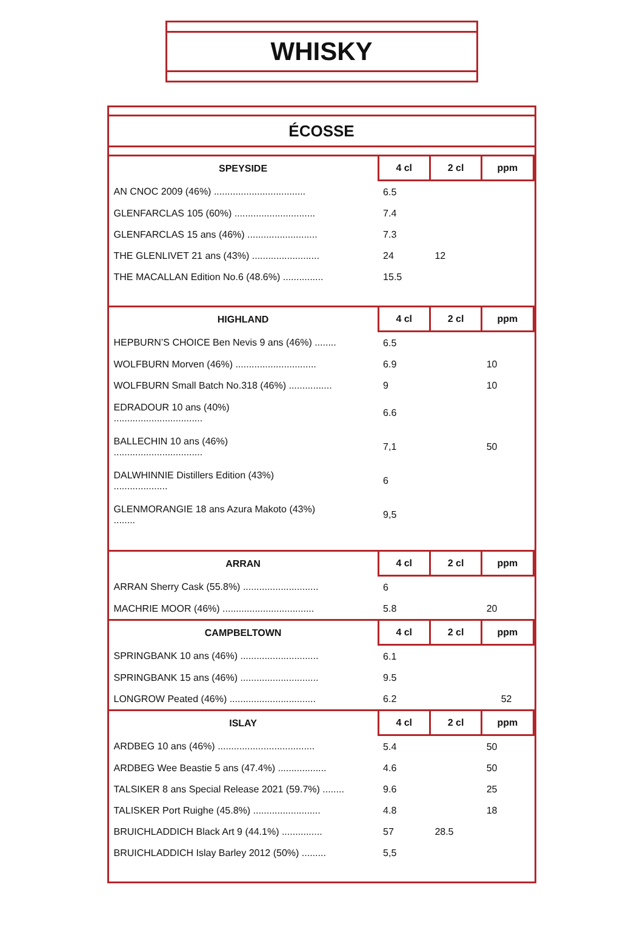WHISKY
ÉCOSSE
| SPEYSIDE | 4 cl | 2 cl | ppm |
| --- | --- | --- | --- |
| AN CNOC 2009 (46%) .................................. | 6.5 | | |
| GLENFARCLAS 105 (60%) .............................. | 7.4 | | |
| GLENFARCLAS 15 ans (46%) .......................... | 7.3 | | |
| THE GLENLIVET 21 ans (43%) ......................... | 24 | 12 | |
| THE MACALLAN Edition No.6 (48.6%) ............... | 15.5 | | |
| HIGHLAND | 4 cl | 2 cl | ppm |
| --- | --- | --- | --- |
| HEPBURN’S CHOICE Ben Nevis 9 ans (46%) ........ | 6.5 | | |
| WOLFBURN Morven (46%) .............................. | 6.9 | | 10 |
| WOLFBURN Small Batch No.318 (46%) ................ | 9 | | 10 |
| EDRADOUR 10 ans (40%) ................................. | 6.6 | | |
| BALLECHIN 10 ans (46%) ................................. | 7,1 | | 50 |
| DALWHINNIE Distillers Edition (43%) .................... | 6 | | |
| GLENMORANGIE 18 ans Azura Makoto (43%) ........ | 9,5 | | |
| ARRAN | 4 cl | 2 cl | ppm |
| --- | --- | --- | --- |
| ARRAN Sherry Cask (55.8%) ............................ | 6 | | |
| MACHRIE MOOR (46%) .................................. | 5.8 | | 20 |
| CAMPBELTOWN | 4 cl | 2 cl | ppm |
| --- | --- | --- | --- |
| SPRINGBANK 10 ans (46%) ............................. | 6.1 | | |
| SPRINGBANK 15 ans (46%) ............................. | 9.5 | | |
| LONGROW Peated (46%) ................................ | 6.2 | | 52 |
| ISLAY | 4 cl | 2 cl | ppm |
| --- | --- | --- | --- |
| ARDBEG 10 ans (46%) .................................... | 5.4 | | 50 |
| ARDBEG Wee Beastie 5 ans (47.4%) .................. | 4.6 | | 50 |
| TALSIKER 8 ans Special Release 2021 (59.7%) ........ | 9.6 | | 25 |
| TALISKER Port Ruighe (45.8%) ......................... | 4.8 | | 18 |
| BRUICHLADDICH Black Art 9 (44.1%) ............... | 57 | 28.5 | |
| BRUICHLADDICH Islay Barley 2012 (50%) ......... | 5,5 | | |